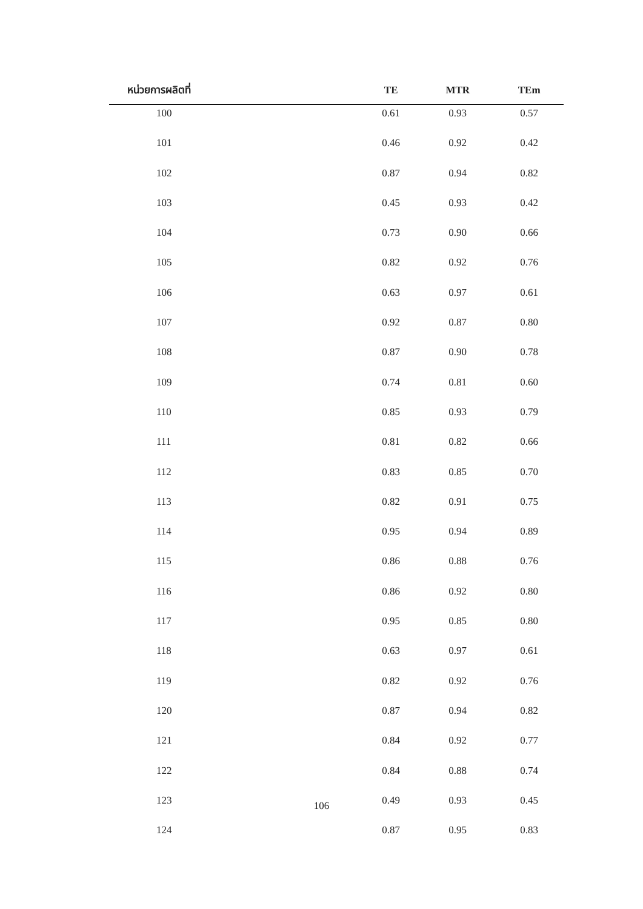| หน่วยการผลิตที่ | TE | MTR | TEm |
| --- | --- | --- | --- |
| 100 | 0.61 | 0.93 | 0.57 |
| 101 | 0.46 | 0.92 | 0.42 |
| 102 | 0.87 | 0.94 | 0.82 |
| 103 | 0.45 | 0.93 | 0.42 |
| 104 | 0.73 | 0.90 | 0.66 |
| 105 | 0.82 | 0.92 | 0.76 |
| 106 | 0.63 | 0.97 | 0.61 |
| 107 | 0.92 | 0.87 | 0.80 |
| 108 | 0.87 | 0.90 | 0.78 |
| 109 | 0.74 | 0.81 | 0.60 |
| 110 | 0.85 | 0.93 | 0.79 |
| 111 | 0.81 | 0.82 | 0.66 |
| 112 | 0.83 | 0.85 | 0.70 |
| 113 | 0.82 | 0.91 | 0.75 |
| 114 | 0.95 | 0.94 | 0.89 |
| 115 | 0.86 | 0.88 | 0.76 |
| 116 | 0.86 | 0.92 | 0.80 |
| 117 | 0.95 | 0.85 | 0.80 |
| 118 | 0.63 | 0.97 | 0.61 |
| 119 | 0.82 | 0.92 | 0.76 |
| 120 | 0.87 | 0.94 | 0.82 |
| 121 | 0.84 | 0.92 | 0.77 |
| 122 | 0.84 | 0.88 | 0.74 |
| 123 | 0.49 | 0.93 | 0.45 |
| 124 | 0.87 | 0.95 | 0.83 |
106